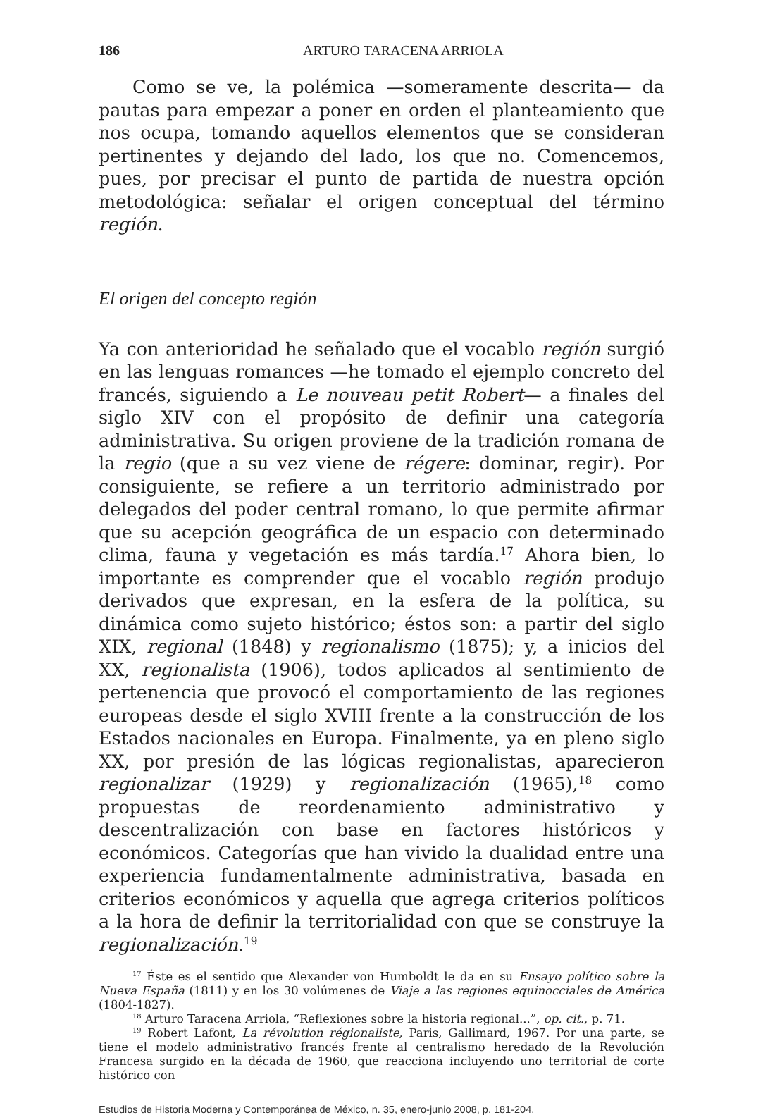186 ARTURO TARACENA ARRIOLA
Como se ve, la polémica —someramente descrita— da pautas para empezar a poner en orden el planteamiento que nos ocupa, tomando aquellos elementos que se consideran pertinentes y dejando del lado, los que no. Comencemos, pues, por precisar el punto de partida de nuestra opción metodológica: señalar el origen conceptual del término región.
El origen del concepto región
Ya con anterioridad he señalado que el vocablo región surgió en las lenguas romances —he tomado el ejemplo concreto del francés, siguiendo a Le nouveau petit Robert— a finales del siglo XIV con el propósito de definir una categoría administrativa. Su origen proviene de la tradición romana de la regio (que a su vez viene de régere: dominar, regir). Por consiguiente, se refiere a un territorio administrado por delegados del poder central romano, lo que permite afirmar que su acepción geográfica de un espacio con determinado clima, fauna y vegetación es más tardía.<sup>17</sup> Ahora bien, lo importante es comprender que el vocablo región produjo derivados que expresan, en la esfera de la política, su dinámica como sujeto histórico; éstos son: a partir del siglo XIX, regional (1848) y regionalismo (1875); y, a inicios del XX, regionalista (1906), todos aplicados al sentimiento de pertenencia que provocó el comportamiento de las regiones europeas desde el siglo XVIII frente a la construcción de los Estados nacionales en Europa. Finalmente, ya en pleno siglo XX, por presión de las lógicas regionalistas, aparecieron regionalizar (1929) y regionalización (1965),<sup>18</sup> como propuestas de reordenamiento administrativo y descentralización con base en factores históricos y económicos. Categorías que han vivido la dualidad entre una experiencia fundamentalmente administrativa, basada en criterios económicos y aquella que agrega criterios políticos a la hora de definir la territorialidad con que se construye la regionalización.<sup>19</sup>
<sup>17</sup> Éste es el sentido que Alexander von Humboldt le da en su Ensayo político sobre la Nueva España (1811) y en los 30 volúmenes de Viaje a las regiones equinocciales de América (1804-1827).
<sup>18</sup> Arturo Taracena Arriola, “Reflexiones sobre la historia regional...”, op. cit., p. 71.
<sup>19</sup> Robert Lafont, La révolution régionaliste, Paris, Gallimard, 1967. Por una parte, se tiene el modelo administrativo francés frente al centralismo heredado de la Revolución Francesa surgido en la década de 1960, que reacciona incluyendo uno territorial de corte histórico con
Estudios de Historia Moderna y Contemporánea de México, n. 35, enero-junio 2008, p. 181-204.